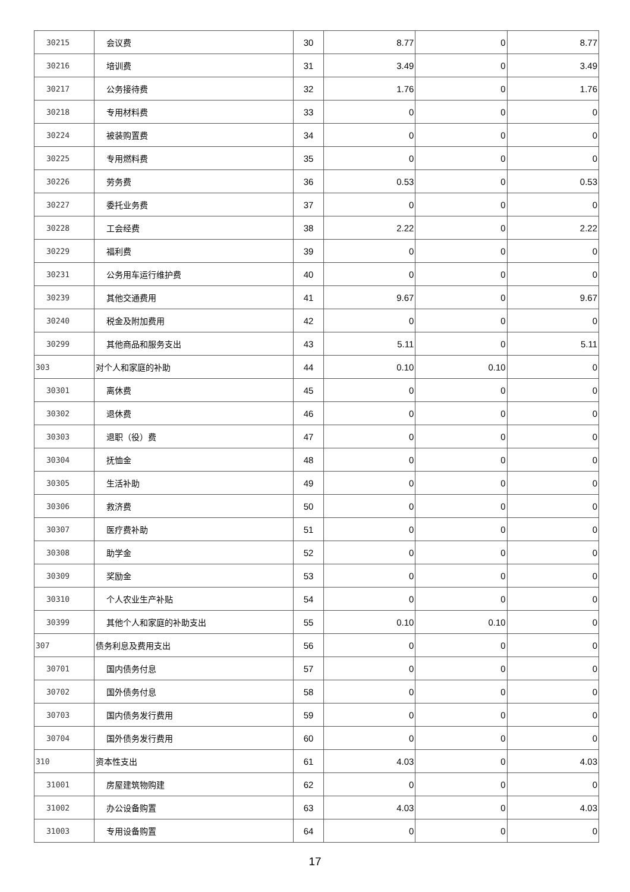| 30215 | 会议费 | 30 | 8.77 | 0 | 8.77 |
| 30216 | 培训费 | 31 | 3.49 | 0 | 3.49 |
| 30217 | 公务接待费 | 32 | 1.76 | 0 | 1.76 |
| 30218 | 专用材料费 | 33 | 0 | 0 | 0 |
| 30224 | 被装购置费 | 34 | 0 | 0 | 0 |
| 30225 | 专用燃料费 | 35 | 0 | 0 | 0 |
| 30226 | 劳务费 | 36 | 0.53 | 0 | 0.53 |
| 30227 | 委托业务费 | 37 | 0 | 0 | 0 |
| 30228 | 工会经费 | 38 | 2.22 | 0 | 2.22 |
| 30229 | 福利费 | 39 | 0 | 0 | 0 |
| 30231 | 公务用车运行维护费 | 40 | 0 | 0 | 0 |
| 30239 | 其他交通费用 | 41 | 9.67 | 0 | 9.67 |
| 30240 | 税金及附加费用 | 42 | 0 | 0 | 0 |
| 30299 | 其他商品和服务支出 | 43 | 5.11 | 0 | 5.11 |
| 303 | 对个人和家庭的补助 | 44 | 0.10 | 0.10 | 0 |
| 30301 | 离休费 | 45 | 0 | 0 | 0 |
| 30302 | 退休费 | 46 | 0 | 0 | 0 |
| 30303 | 退职（役）费 | 47 | 0 | 0 | 0 |
| 30304 | 抚恤金 | 48 | 0 | 0 | 0 |
| 30305 | 生活补助 | 49 | 0 | 0 | 0 |
| 30306 | 救济费 | 50 | 0 | 0 | 0 |
| 30307 | 医疗费补助 | 51 | 0 | 0 | 0 |
| 30308 | 助学金 | 52 | 0 | 0 | 0 |
| 30309 | 奖励金 | 53 | 0 | 0 | 0 |
| 30310 | 个人农业生产补贴 | 54 | 0 | 0 | 0 |
| 30399 | 其他个人和家庭的补助支出 | 55 | 0.10 | 0.10 | 0 |
| 307 | 债务利息及费用支出 | 56 | 0 | 0 | 0 |
| 30701 | 国内债务付息 | 57 | 0 | 0 | 0 |
| 30702 | 国外债务付息 | 58 | 0 | 0 | 0 |
| 30703 | 国内债务发行费用 | 59 | 0 | 0 | 0 |
| 30704 | 国外债务发行费用 | 60 | 0 | 0 | 0 |
| 310 | 资本性支出 | 61 | 4.03 | 0 | 4.03 |
| 31001 | 房屋建筑物购建 | 62 | 0 | 0 | 0 |
| 31002 | 办公设备购置 | 63 | 4.03 | 0 | 4.03 |
| 31003 | 专用设备购置 | 64 | 0 | 0 | 0 |
17